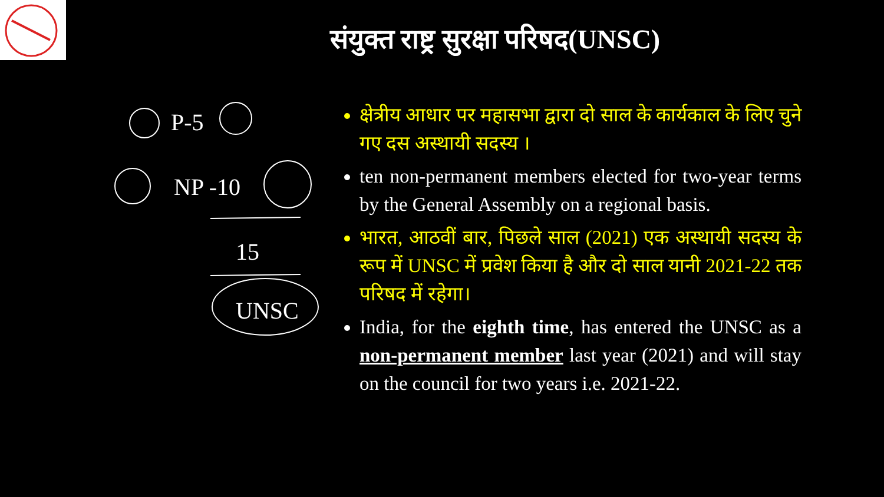संयुक्त राष्ट्र सुरक्षा परिषद(UNSC)
P-5
NP -10
15
UNSC
क्षेत्रीय आधार पर महासभा द्वारा दो साल के कार्यकाल के लिए चुने गए दस अस्थायी सदस्य ।
ten non-permanent members elected for two-year terms by the General Assembly on a regional basis.
भारत, आठवीं बार, पिछले साल (2021) एक अस्थायी सदस्य के रूप में UNSC में प्रवेश किया है और दो साल यानी 2021-22 तक परिषद में रहेगा।
India, for the eighth time, has entered the UNSC as a non-permanent member last year (2021) and will stay on the council for two years i.e. 2021-22.